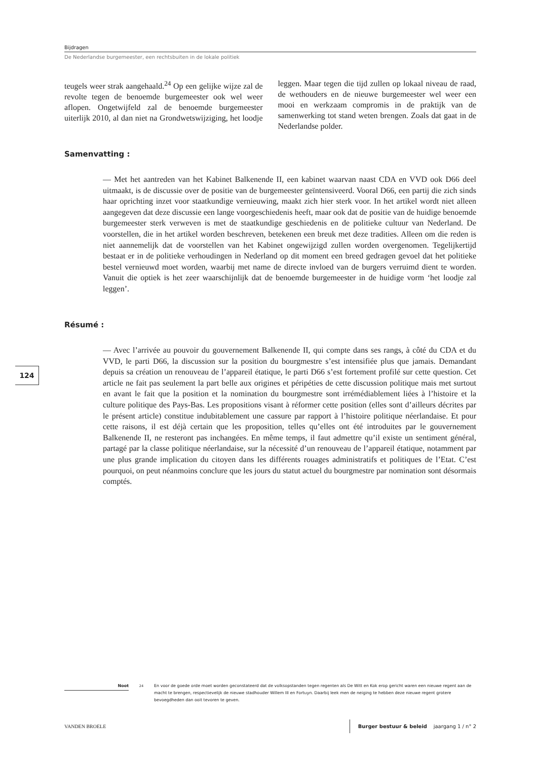Bijdragen
De Nederlandse burgemeester, een rechtsbuiten in de lokale politiek
teugels weer strak aangehaald.<sup>24</sup> Op een gelijke wijze zal de revolte tegen de benoemde burgemeester ook wel weer aflopen. Ongetwijfeld zal de benoemde burgemeester uiterlijk 2010, al dan niet na Grondwetswijziging, het loodje leggen. Maar tegen die tijd zullen op lokaal niveau de raad, de wethouders en de nieuwe burgemeester wel weer een mooi en werkzaam compromis in de praktijk van de samenwerking tot stand weten brengen. Zoals dat gaat in de Nederlandse polder.
Samenvatting :
— Met het aantreden van het Kabinet Balkenende II, een kabinet waarvan naast CDA en VVD ook D66 deel uitmaakt, is de discussie over de positie van de burgemeester geïntensiveerd. Vooral D66, een partij die zich sinds haar oprichting inzet voor staatkundige vernieuwing, maakt zich hier sterk voor. In het artikel wordt niet alleen aangegeven dat deze discussie een lange voorgeschiedenis heeft, maar ook dat de positie van de huidige benoemde burgemeester sterk verweven is met de staatkundige geschiedenis en de politieke cultuur van Nederland. De voorstellen, die in het artikel worden beschreven, betekenen een breuk met deze tradities. Alleen om die reden is niet aannemelijk dat de voorstellen van het Kabinet ongewijzigd zullen worden overgenomen. Tegelijkertijd bestaat er in de politieke verhoudingen in Nederland op dit moment een breed gedragen gevoel dat het politieke bestel vernieuwd moet worden, waarbij met name de directe invloed van de burgers verruimd dient te worden. Vanuit die optiek is het zeer waarschijnlijk dat de benoemde burgemeester in de huidige vorm ‘het loodje zal leggen’.
Résumé :
— Avec l’arrivée au pouvoir du gouvernement Balkenende II, qui compte dans ses rangs, à côté du CDA et du VVD, le parti D66, la discussion sur la position du bourgmestre s’est intensifiée plus que jamais. Demandant depuis sa création un renouveau de l’appareil étatique, le parti D66 s’est fortement profilé sur cette question. Cet article ne fait pas seulement la part belle aux origines et péripéties de cette discussion politique mais met surtout en avant le fait que la position et la nomination du bourgmestre sont irrémédiablement liées à l’histoire et la culture politique des Pays-Bas. Les propositions visant à réformer cette position (elles sont d’ailleurs décrites par le présent article) constitue indubitablement une cassure par rapport à l’histoire politique néerlandaise. Et pour cette raisons, il est déjà certain que les proposition, telles qu’elles ont été introduites par le gouvernement Balkenende II, ne resteront pas inchangées. En même temps, il faut admettre qu’il existe un sentiment général, partagé par la classe politique néerlandaise, sur la nécessité d’un renouveau de l’appareil étatique, notamment par une plus grande implication du citoyen dans les différents rouages administratifs et politiques de l’Etat. C’est pourquoi, on peut néanmoins conclure que les jours du statut actuel du bourgmestre par nomination sont désormais comptés.
124
Noot
<sup>24</sup> En voor de goede orde moet worden geconstateerd dat de volksopstanden tegen regenten als De Witt en Kok erop gericht waren een nieuwe regent aan de macht te brengen, respectievelijk de nieuwe stadhouder Willem III en Fortuyn. Daarbij leek men de neiging te hebben deze nieuwe regent grotere bevoegdheden dan ooit tevoren te geven.
VANDEN BROELE
Burger bestuur & beleid jaargang 1 / n° 2